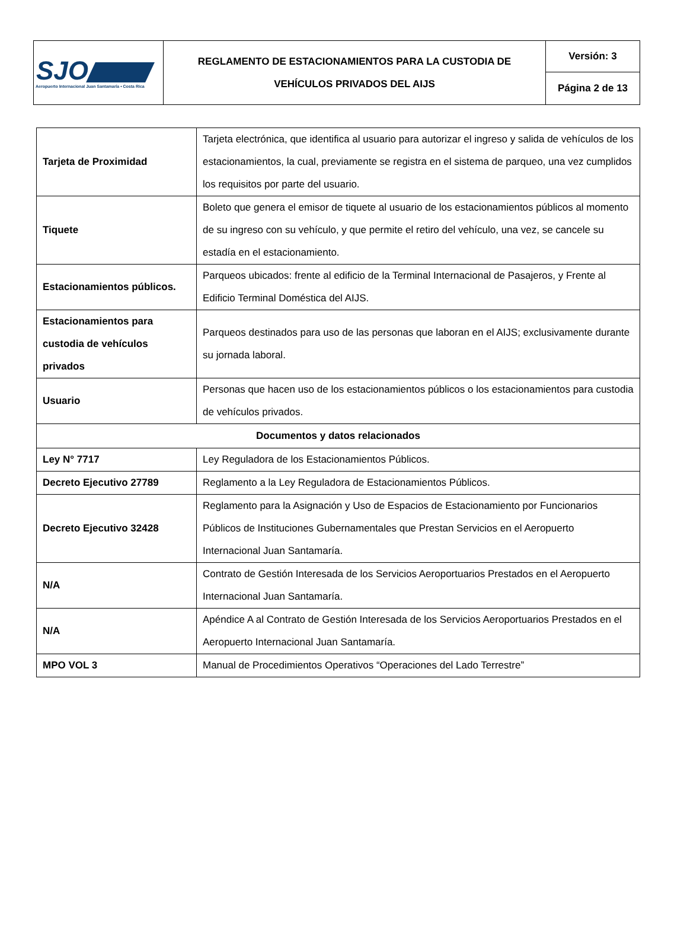| SJO Aeropuerto Internacional Juan Santamaría • Costa Rica | REGLAMENTO DE ESTACIONAMIENTOS PARA LA CUSTODIA DE VEHÍCULOS PRIVADOS DEL AIJS | Versión: 3 |
| | | Página 2 de 13 |
| Tarjeta de Proximidad | Tarjeta electrónica, que identifica al usuario para autorizar el ingreso y salida de vehículos de los estacionamientos, la cual, previamente se registra en el sistema de parqueo, una vez cumplidos los requisitos por parte del usuario. |
| Tiquete | Boleto que genera el emisor de tiquete al usuario de los estacionamientos públicos al momento de su ingreso con su vehículo, y que permite el retiro del vehículo, una vez, se cancele su estadía en el estacionamiento. |
| Estacionamientos públicos. | Parqueos ubicados: frente al edificio de la Terminal Internacional de Pasajeros, y Frente al Edificio Terminal Doméstica del AIJS. |
| Estacionamientos para custodia de vehículos privados | Parqueos destinados para uso de las personas que laboran en el AIJS; exclusivamente durante su jornada laboral. |
| Usuario | Personas que hacen uso de los estacionamientos públicos o los estacionamientos para custodia de vehículos privados. |
| Documentos y datos relacionados | |
| Ley N° 7717 | Ley Reguladora de los Estacionamientos Públicos. |
| Decreto Ejecutivo 27789 | Reglamento a la Ley Reguladora de Estacionamientos Públicos. |
| Decreto Ejecutivo 32428 | Reglamento para la Asignación y Uso de Espacios de Estacionamiento por Funcionarios Públicos de Instituciones Gubernamentales que Prestan Servicios en el Aeropuerto Internacional Juan Santamaría. |
| N/A | Contrato de Gestión Interesada de los Servicios Aeroportuarios Prestados en el Aeropuerto Internacional Juan Santamaría. |
| N/A | Apéndice A al Contrato de Gestión Interesada de los Servicios Aeroportuarios Prestados en el Aeropuerto Internacional Juan Santamaría. |
| MPO VOL 3 | Manual de Procedimientos Operativos “Operaciones del Lado Terrestre” |